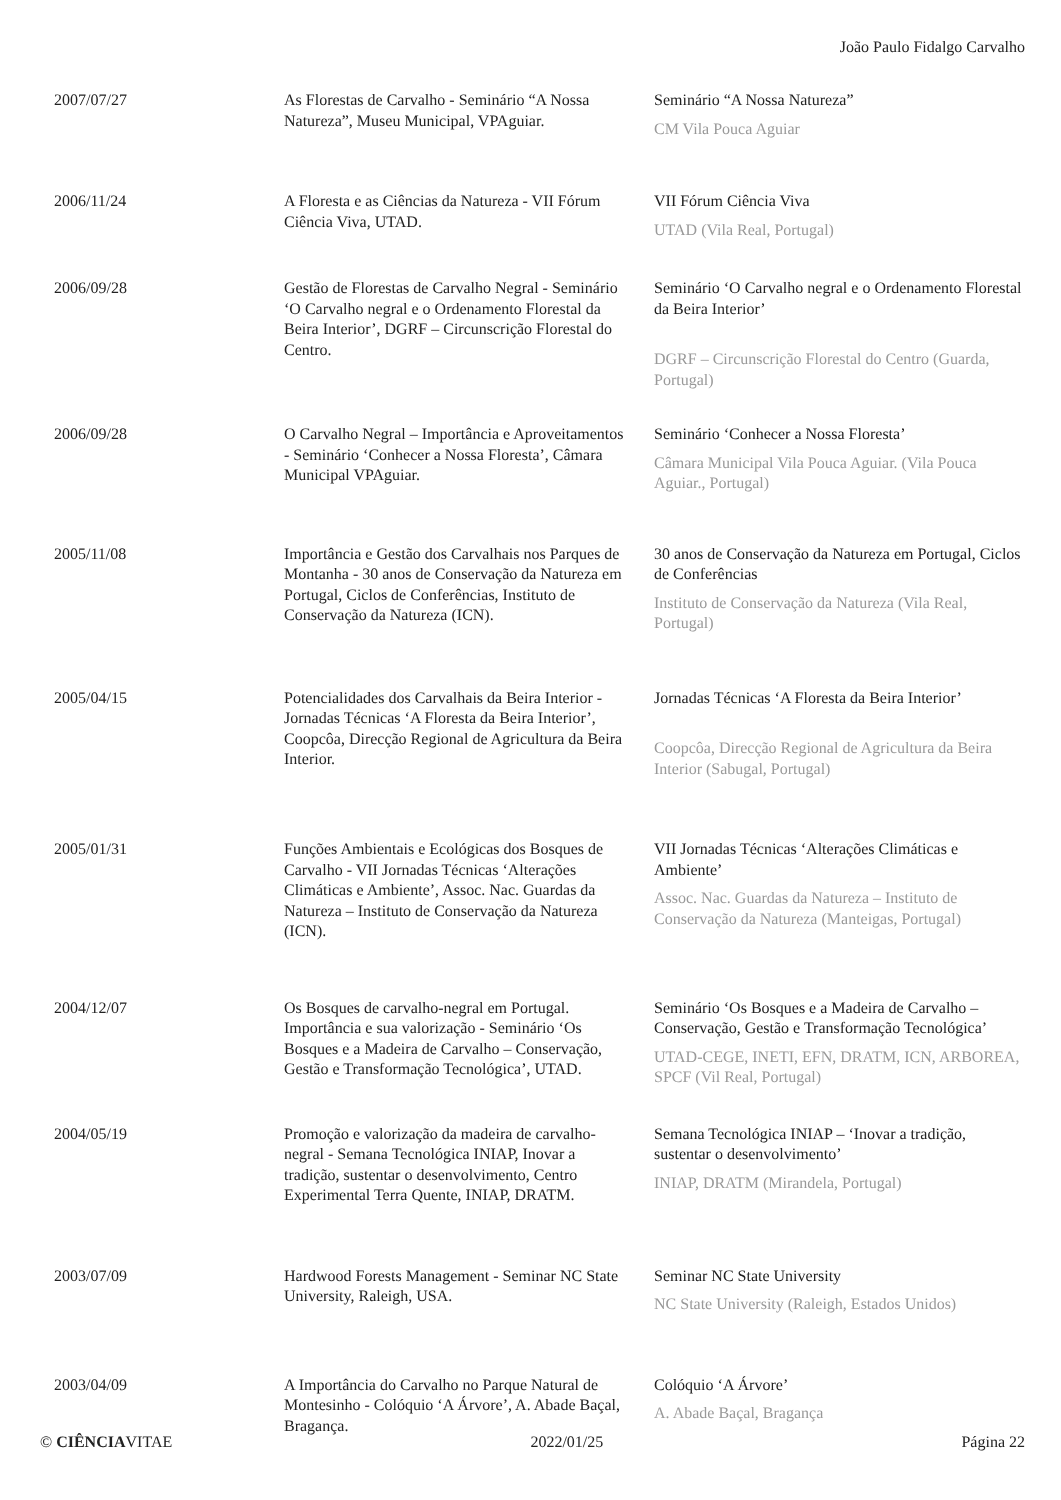João Paulo Fidalgo Carvalho
| 2007/07/27 | As Florestas de Carvalho - Seminário “A Nossa Natureza”, Museu Municipal, VPAguiar. | Seminário “A Nossa Natureza” CM Vila Pouca Aguiar |
| 2006/11/24 | A Floresta e as Ciências da Natureza - VII Fórum Ciência Viva, UTAD. | VII Fórum Ciência Viva UTAD (Vila Real, Portugal) |
| 2006/09/28 | Gestão de Florestas de Carvalho Negral - Seminário ‘O Carvalho negral e o Ordenamento Florestal da Beira Interior’, DGRF – Circunscrição Florestal do Centro. | Seminário ‘O Carvalho negral e o Ordenamento Florestal da Beira Interior’ DGRF – Circunscrição Florestal do Centro (Guarda, Portugal) |
| 2006/09/28 | O Carvalho Negral – Importância e Aproveitamentos - Seminário ‘Conhecer a Nossa Floresta’, Câmara Municipal VPAguiar. | Seminário ‘Conhecer a Nossa Floresta’ Câmara Municipal Vila Pouca Aguiar. (Vila Pouca Aguiar., Portugal) |
| 2005/11/08 | Importância e Gestão dos Carvalhais nos Parques de Montanha - 30 anos de Conservação da Natureza em Portugal, Ciclos de Conferências, Instituto de Conservação da Natureza (ICN). | 30 anos de Conservação da Natureza em Portugal, Ciclos de Conferências Instituto de Conservação da Natureza (Vila Real, Portugal) |
| 2005/04/15 | Potencialidades dos Carvalhais da Beira Interior - Jornadas Técnicas ‘A Floresta da Beira Interior’, Coopcôa, Direcção Regional de Agricultura da Beira Interior. | Jornadas Técnicas ‘A Floresta da Beira Interior’ Coopcôa, Direcção Regional de Agricultura da Beira Interior (Sabugal, Portugal) |
| 2005/01/31 | Funções Ambientais e Ecológicas dos Bosques de Carvalho - VII Jornadas Técnicas ‘Alterações Climáticas e Ambiente’, Assoc. Nac. Guardas da Natureza – Instituto de Conservação da Natureza (ICN). | VII Jornadas Técnicas ‘Alterações Climáticas e Ambiente’ Assoc. Nac. Guardas da Natureza – Instituto de Conservação da Natureza (Manteigas, Portugal) |
| 2004/12/07 | Os Bosques de carvalho-negral em Portugal. Importância e sua valorização - Seminário ‘Os Bosques e a Madeira de Carvalho – Conservação, Gestão e Transformação Tecnológica’, UTAD. | Seminário ‘Os Bosques e a Madeira de Carvalho – Conservação, Gestão e Transformação Tecnológica’ UTAD-CEGE, INETI, EFN, DRATM, ICN, ARBOREA, SPCF (Vil Real, Portugal) |
| 2004/05/19 | Promoção e valorização da madeira de carvalho-negral - Semana Tecnológica INIAP, Inovar a tradição, sustentar o desenvolvimento, Centro Experimental Terra Quente, INIAP, DRATM. | Semana Tecnológica INIAP – ‘Inovar a tradição, sustentar o desenvolvimento’ INIAP, DRATM (Mirandela, Portugal) |
| 2003/07/09 | Hardwood Forests Management - Seminar NC State University, Raleigh, USA. | Seminar NC State University NC State University (Raleigh, Estados Unidos) |
| 2003/04/09 | A Importância do Carvalho no Parque Natural de Montesinho - Colóquio ‘A Árvore’, A. Abade Baçal, Bragança. | Colóquio ‘A Árvore’ A. Abade Baçal, Bragança |
© CIÊNCIAVITAE 2022/01/25 Página 22